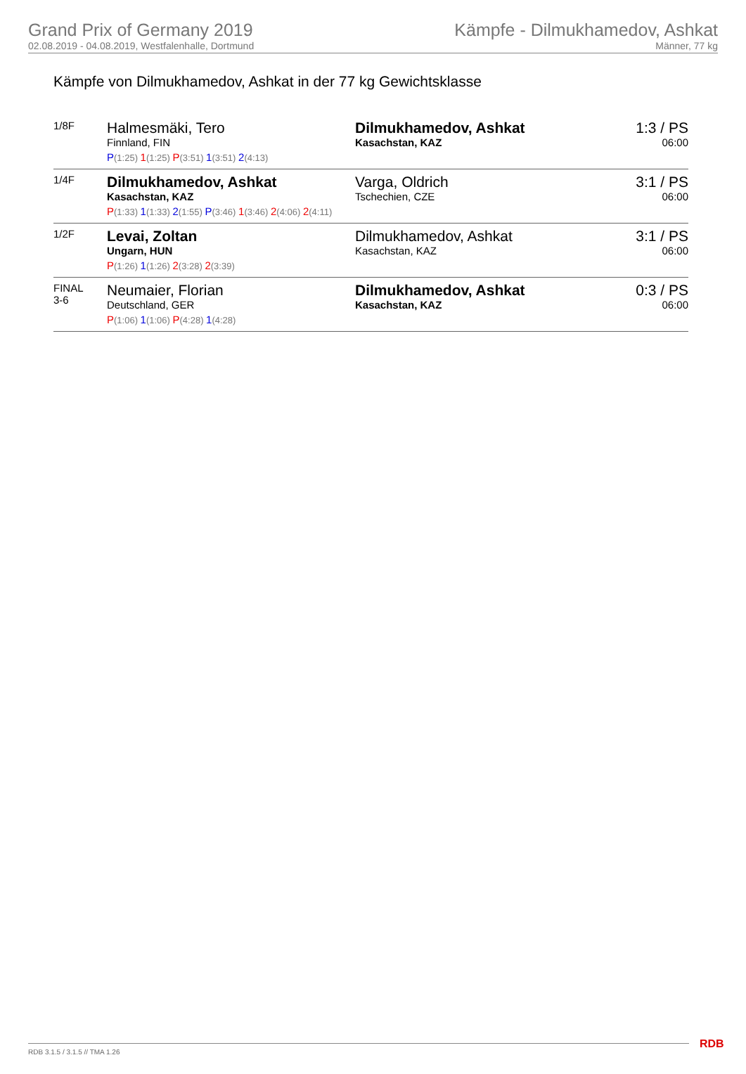Grand Prix of Germany 2019
02.08.2019 - 04.08.2019, Westfalenhalle, Dortmund
Kämpfe - Dilmukhamedov, Ashkat
Männer, 77 kg
Kämpfe von Dilmukhamedov, Ashkat in der 77 kg Gewichtsklasse
| 1/8F | Halmesmäki, Tero Finnland, FIN | Dilmukhamedov, Ashkat Kasachstan, KAZ | 1:3 / PS 06:00 |
| | P (1:25) 1 (1:25) P (3:51) 1 (3:51) 2 (4:13) | | |
| 1/4F | Dilmukhamedov, Ashkat Kasachstan, KAZ | Varga, Oldrich Tschechien, CZE | 3:1 / PS 06:00 |
| | P (1:33) 1 (1:33) 2 (1:55) P (3:46) 1 (3:46) 2 (4:06) 2 (4:11) | | |
| 1/2F | Levai, Zoltan Ungarn, HUN | Dilmukhamedov, Ashkat Kasachstan, KAZ | 3:1 / PS 06:00 |
| | P (1:26) 1 (1:26) 2 (3:28) 2 (3:39) | | |
| FINAL 3-6 | Neumaier, Florian Deutschland, GER | Dilmukhamedov, Ashkat Kasachstan, KAZ | 0:3 / PS 06:00 |
| | P (1:06) 1 (1:06) P (4:28) 1 (4:28) | | |
RDB 3.1.5 / 3.1.5 // TMA 1.26 RDB